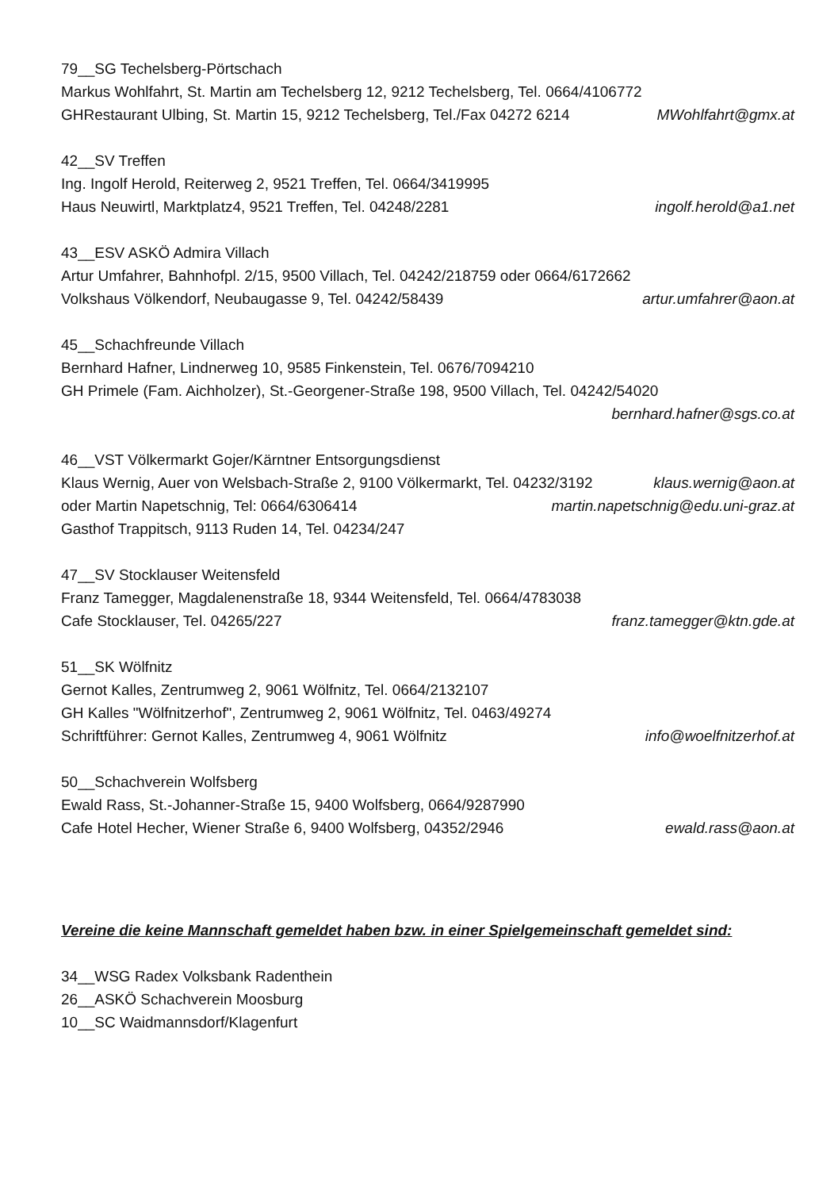79__SG Techelsberg-Pörtschach
Markus Wohlfahrt, St. Martin am Techelsberg 12, 9212 Techelsberg, Tel. 0664/4106772
GHRestaurant Ulbing, St. Martin 15, 9212 Techelsberg, Tel./Fax 04272 6214 MWohlfahrt@gmx.at
42__SV Treffen
Ing. Ingolf Herold, Reiterweg 2, 9521 Treffen, Tel. 0664/3419995
Haus Neuwirtl, Marktplatz4, 9521 Treffen, Tel. 04248/2281 ingolf.herold@a1.net
43__ESV ASKÖ Admira Villach
Artur Umfahrer, Bahnhofpl. 2/15, 9500 Villach, Tel. 04242/218759 oder 0664/6172662
Volkshaus Völkendorf, Neubaugasse 9, Tel. 04242/58439 artur.umfahrer@aon.at
45__Schachfreunde Villach
Bernhard Hafner, Lindnerweg 10, 9585 Finkenstein, Tel. 0676/7094210
GH Primele (Fam. Aichholzer), St.-Georgener-Straße 198, 9500 Villach, Tel. 04242/54020
bernhard.hafner@sgs.co.at
46__VST Völkermarkt Gojer/Kärntner Entsorgungsdienst
Klaus Wernig, Auer von Welsbach-Straße 2, 9100 Völkermarkt, Tel. 04232/3192 klaus.wernig@aon.at
oder Martin Napetschnig, Tel: 0664/6306414 martin.napetschnig@edu.uni-graz.at
Gasthof Trappitsch, 9113 Ruden 14, Tel. 04234/247
47__SV Stocklauser Weitensfeld
Franz Tamegger, Magdalenenstraße 18, 9344 Weitensfeld, Tel. 0664/4783038
Cafe Stocklauser, Tel. 04265/227 franz.tamegger@ktn.gde.at
51__SK Wölfnitz
Gernot Kalles, Zentrumweg 2, 9061 Wölfnitz, Tel. 0664/2132107
GH Kalles "Wölfnitzerhof", Zentrumweg 2, 9061 Wölfnitz, Tel. 0463/49274
Schriftführer: Gernot Kalles, Zentrumweg 4, 9061 Wölfnitz info@woelfnitzerhof.at
50__Schachverein Wolfsberg
Ewald Rass, St.-Johanner-Straße 15, 9400 Wolfsberg, 0664/9287990
Cafe Hotel Hecher, Wiener Straße 6, 9400 Wolfsberg, 04352/2946 ewald.rass@aon.at
Vereine die keine Mannschaft gemeldet haben bzw. in einer Spielgemeinschaft gemeldet sind:
34__WSG Radex Volksbank Radenthein
26__ASKÖ Schachverein Moosburg
10__SC Waidmannsdorf/Klagenfurt